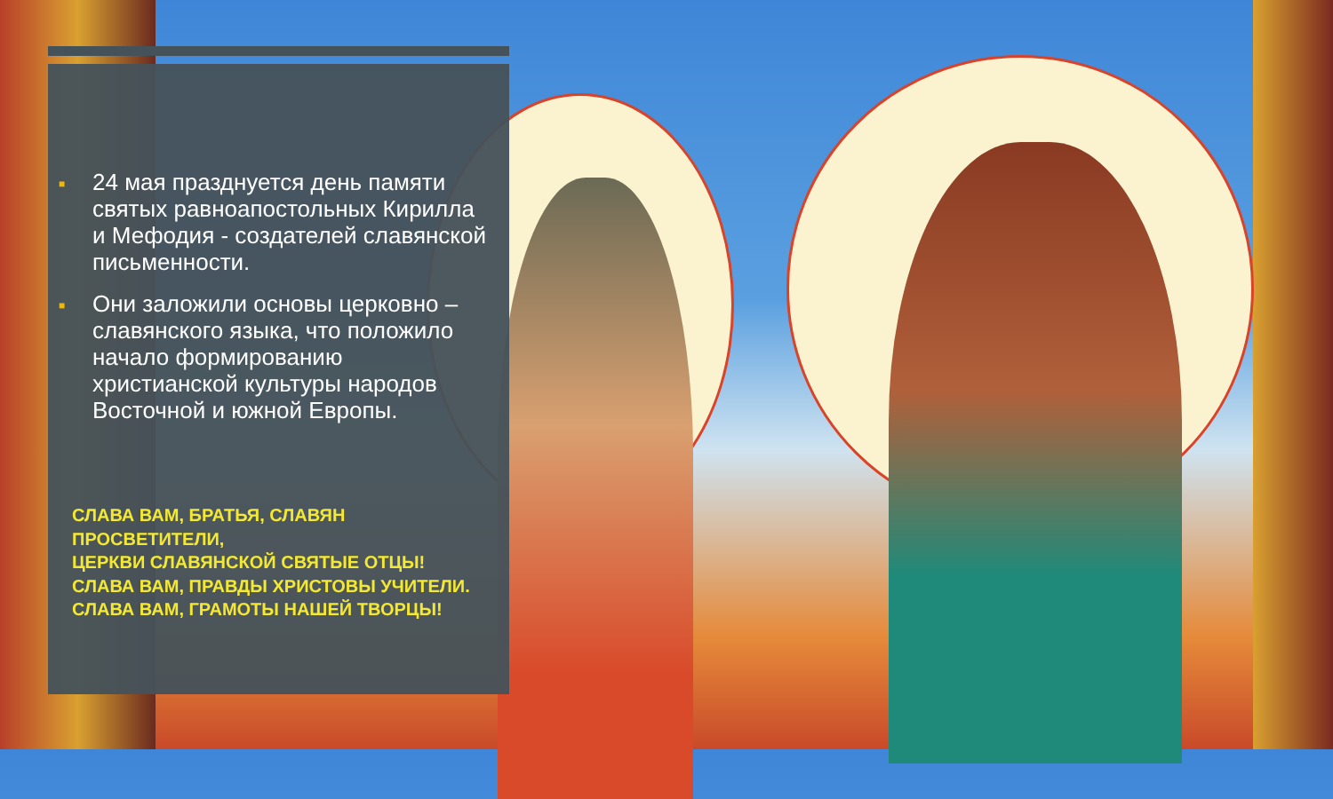■ 24 мая празднуется день памяти святых равноапостольных Кирилла и Мефодия - создателей славянской письменности.
■ Они заложили основы церковно – славянского языка, что положило начало формированию христианской культуры народов Восточной и южной Европы.
СЛАВА ВАМ, БРАТЬЯ, СЛАВЯН
ПРОСВЕТИТЕЛИ,
ЦЕРКВИ СЛАВЯНСКОЙ СВЯТЫЕ ОТЦЫ!
СЛАВА ВАМ, ПРАВДЫ ХРИСТОВЫ УЧИТЕЛИ.
СЛАВА ВАМ, ГРАМОТЫ НАШЕЙ ТВОРЦЫ!